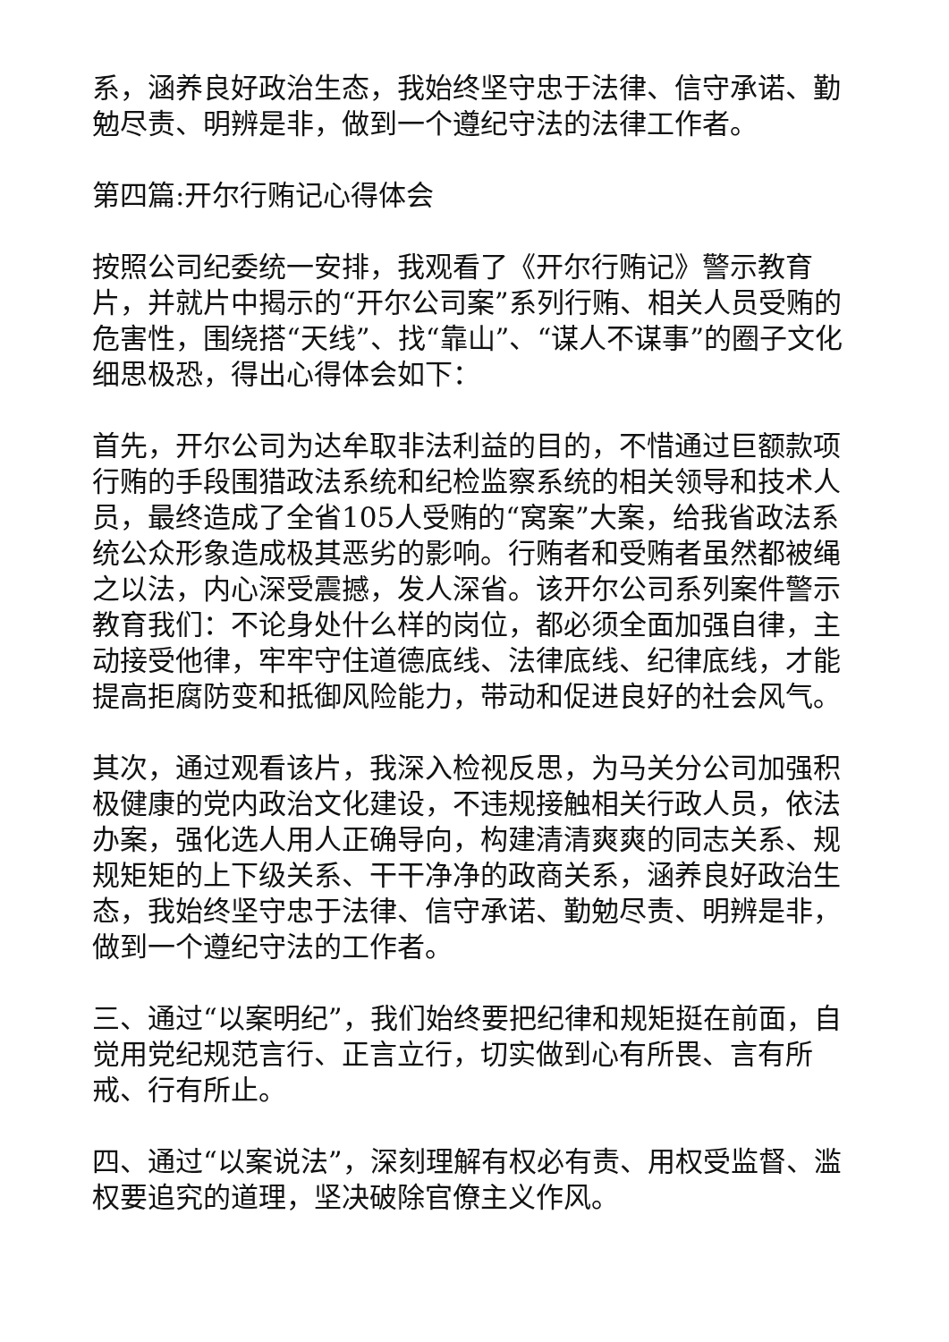系，涵养良好政治生态，我始终坚守忠于法律、信守承诺、勤勉尽责、明辨是非，做到一个遵纪守法的法律工作者。
第四篇:开尔行贿记心得体会
按照公司纪委统一安排，我观看了《开尔行贿记》警示教育片，并就片中揭示的“开尔公司案”系列行贿、相关人员受贿的危害性，围绕搭“天线”、找“靠山”、“谋人不谋事”的圈子文化细思极恐，得出心得体会如下：
首先，开尔公司为达牟取非法利益的目的，不惜通过巨额款项行贿的手段围猎政法系统和纪检监察系统的相关领导和技术人员，最终造成了全省105人受贿的“窝案”大案，给我省政法系统公众形象造成极其恶劣的影响。行贿者和受贿者虽然都被绳之以法，内心深受震撼，发人深省。该开尔公司系列案件警示教育我们：不论身处什么样的岗位，都必须全面加强自律，主动接受他律，牢牢守住道德底线、法律底线、纪律底线，才能提高拒腐防变和抵御风险能力，带动和促进良好的社会风气。
其次，通过观看该片，我深入检视反思，为马关分公司加强积极健康的党内政治文化建设，不违规接触相关行政人员，依法办案，强化选人用人正确导向，构建清清爽爽的同志关系、规规矩矩的上下级关系、干干净净的政商关系，涵养良好政治生态，我始终坚守忠于法律、信守承诺、勤勉尽责、明辨是非，做到一个遵纪守法的工作者。
三、通过“以案明纪”，我们始终要把纪律和规矩挺在前面，自觉用党纪规范言行、正言立行，切实做到心有所畏、言有所戒、行有所止。
四、通过“以案说法”，深刻理解有权必有责、用权受监督、滥权要追究的道理，坚决破除官僚主义作风。